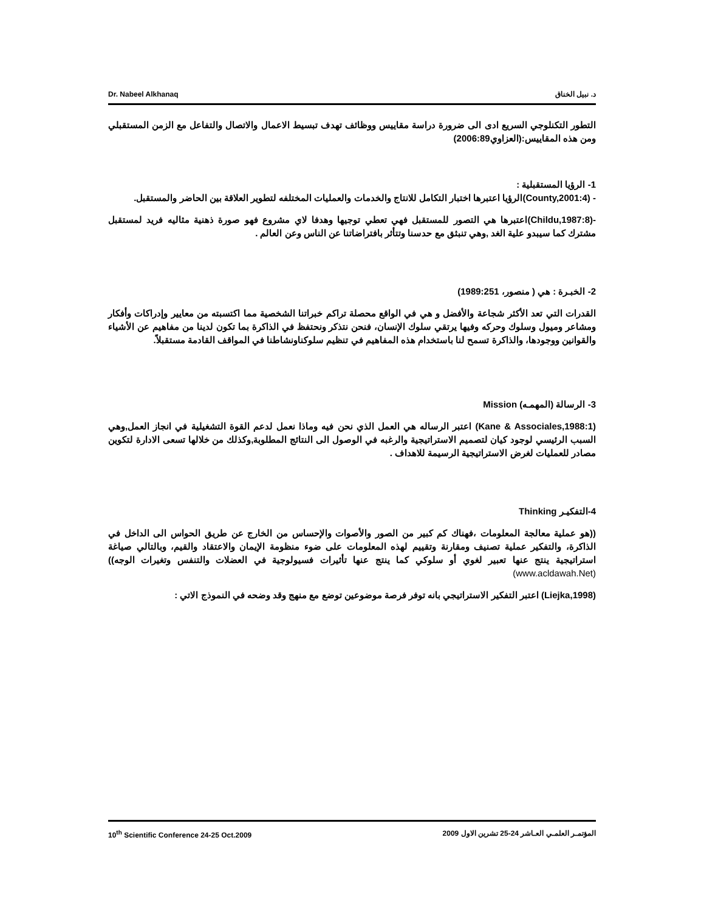Dr. Nabeel Alkhanaq د. نبيل الخناق
التطور التكنلوجي السريع ادى الى ضرورة دراسة مقاييس ووظائف تهدف تبسيط الاعمال والاتصال والتفاعل مع الزمن المستقبلي ومن هذه المقاييس:(العزاوي2006:89)
1- الرؤيا المستقبلية :
- (County,2001:4)الرؤيا اعتبرها اختبار التكامل للانتاج والخدمات والعمليات المختلفه لتطوير العلاقة بين الحاضر والمستقبل.
-(Childu,1987:8)اعتبرها هي التصور للمستقبل فهي تعطي توجيها وهدفا لاي مشروع فهو صورة ذهنية مثاليه فريد لمستقبل مشترك كما سيبدو علية الغد ,وهي تنبثق مع حدسنا وتتأثر بافتراضاتنا عن الناس وعن العالم .
2- الخبـرة : هي ( منصور، 1989:251)
القدرات التي تعد الأكثر شجاعة والأفضل و هي في الواقع محصلة تراكم خبراتنا الشخصية مما اكتسبته من معايير وإدراكات وأفكار ومشاعر وميول وسلوك وحركه وفيها يرتقي سلوك الإنسان، فنحن نتذكر ونحتفظ في الذاكرة بما تكون لدينا من مفاهيم عن الأشياء والقوانين ووجودها، والذاكرة تسمح لنا باستخدام هذه المفاهيم في تنظيم سلوكناونشاطنا في المواقف القادمة مستقبلاً.
3- الرسالة (المهمـه) Mission
(Kane & Associales,1988:1) اعتبر الرساله هي العمل الذي نحن فيه وماذا نعمل لدعم القوة التشغيلية في انجاز العمل,وهي السبب الرئيسي لوجود كيان لتصميم الاستراتيجية والرغبه في الوصول الى النتائج المطلوبة,وكذلك من خلالها تسعى الادارة لتكوين مصادر للعمليات لغرض الاستراتيجية الرسيمة للاهداف .
4-التفكيـر Thinking
((هو عملية معالجة المعلومات ،فهناك كم كبير من الصور والأصوات والإحساس من الخارج عن طريق الحواس الى الداخل في الذاكرة، والتفكير عملية تصنيف ومقارنة وتقييم لهذه المعلومات على ضوء منظومة الإيمان والاعتقاد والقيم، وبالتالي صياغة استراتيجية ينتج عنها تعبير لغوي أو سلوكي كما ينتج عنها تأثيرات فسيولوجية في العضلات والتنفس وتغيرات الوجه))(www.acldawah.Net)
(Liejka,1998) اعتبر التفكير الاستراتيجي بانه توفر فرصة موضوعين توضع مع منهج وقد وضحه في النموذج الاتي :
10<sup>th</sup> Scientific Conference 24-25 Oct.2009 المؤتمـر العلمـي العـاشر 24-25 تشرين الاول 2009